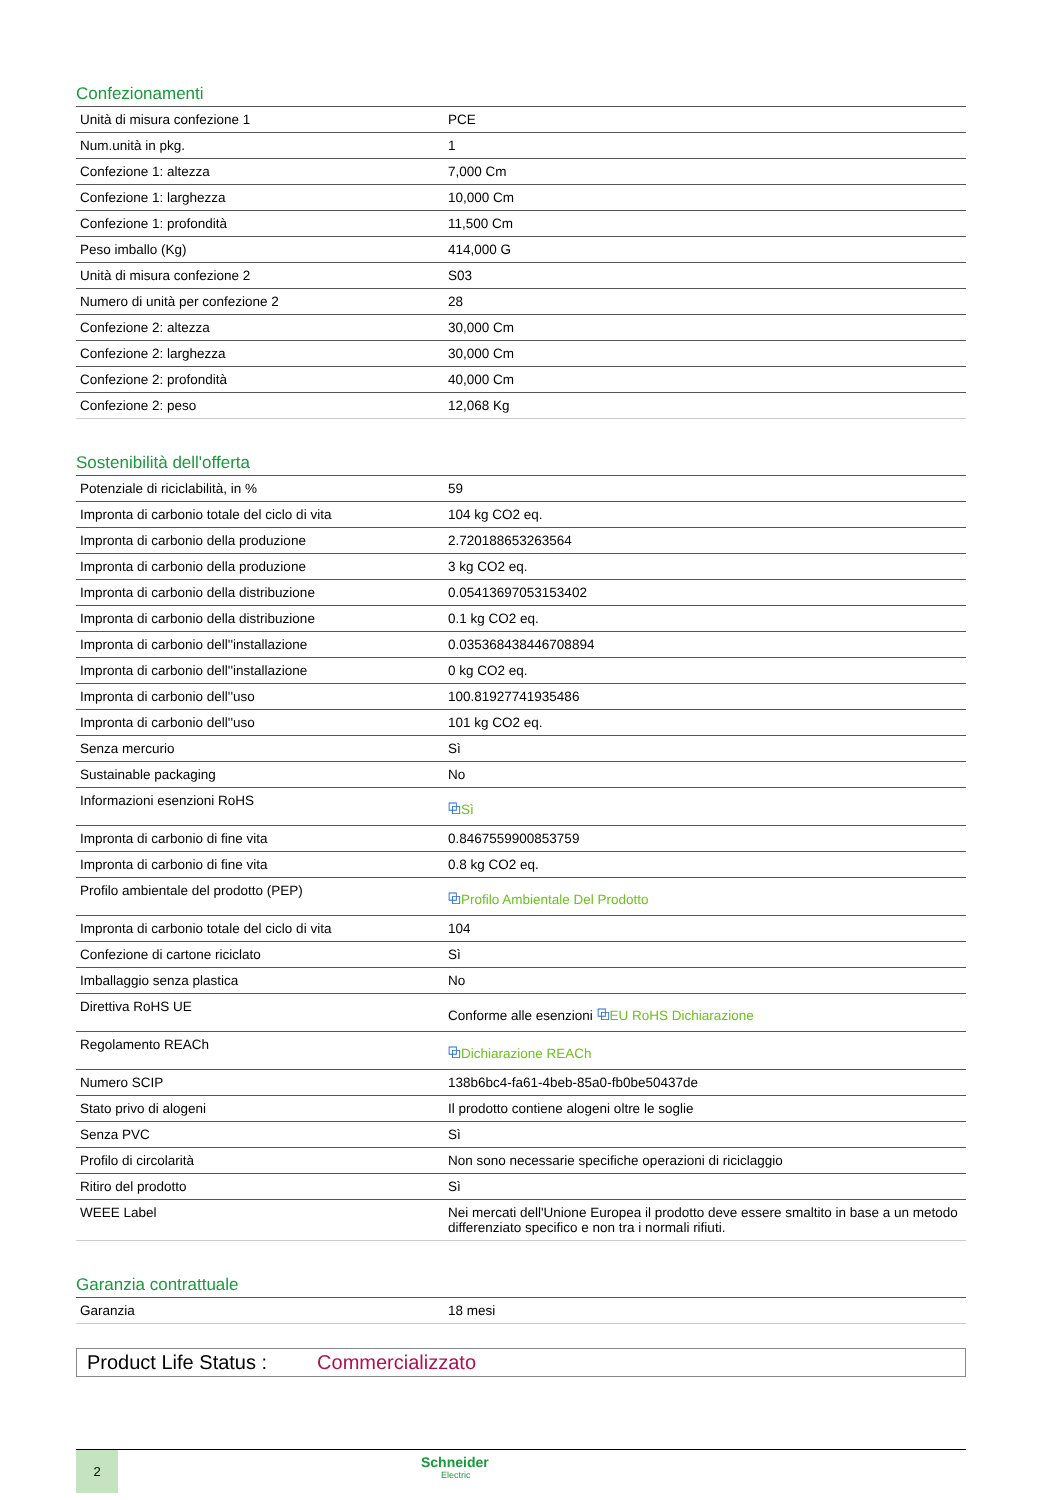Confezionamenti
| Unità di misura confezione 1 | PCE |
| Num.unità in pkg. | 1 |
| Confezione 1: altezza | 7,000 Cm |
| Confezione 1: larghezza | 10,000 Cm |
| Confezione 1: profondità | 11,500 Cm |
| Peso imballo (Kg) | 414,000 G |
| Unità di misura confezione 2 | S03 |
| Numero di unità per confezione 2 | 28 |
| Confezione 2: altezza | 30,000 Cm |
| Confezione 2: larghezza | 30,000 Cm |
| Confezione 2: profondità | 40,000 Cm |
| Confezione 2: peso | 12,068 Kg |
Sostenibilità dell'offerta
| Potenziale di riciclabilità, in % | 59 |
| Impronta di carbonio totale del ciclo di vita | 104 kg CO2 eq. |
| Impronta di carbonio della produzione | 2.720188653263564 |
| Impronta di carbonio della produzione | 3 kg CO2 eq. |
| Impronta di carbonio della distribuzione | 0.05413697053153402 |
| Impronta di carbonio della distribuzione | 0.1 kg CO2 eq. |
| Impronta di carbonio dell''installazione | 0.035368438446708894 |
| Impronta di carbonio dell''installazione | 0 kg CO2 eq. |
| Impronta di carbonio dell''uso | 100.81927741935486 |
| Impronta di carbonio dell''uso | 101 kg CO2 eq. |
| Senza mercurio | Sì |
| Sustainable packaging | No |
| Informazioni esenzioni RoHS | ⧉ Sì |
| Impronta di carbonio di fine vita | 0.8467559900853759 |
| Impronta di carbonio di fine vita | 0.8 kg CO2 eq. |
| Profilo ambientale del prodotto (PEP) | ⧉ Profilo Ambientale Del Prodotto |
| Impronta di carbonio totale del ciclo di vita | 104 |
| Confezione di cartone riciclato | Sì |
| Imballaggio senza plastica | No |
| Direttiva RoHS UE | Conforme alle esenzioni ⧉ EU RoHS Dichiarazione |
| Regolamento REACh | ⧉ Dichiarazione REACh |
| Numero SCIP | 138b6bc4-fa61-4beb-85a0-fb0be50437de |
| Stato privo di alogeni | Il prodotto contiene alogeni oltre le soglie |
| Senza PVC | Sì |
| Profilo di circolarità | Non sono necessarie specifiche operazioni di riciclaggio |
| Ritiro del prodotto | Sì |
| WEEE Label | Nei mercati dell'Unione Europea il prodotto deve essere smaltito in base a un metodo differenziato specifico e non tra i normali rifiuti. |
Garanzia contrattuale
| Garanzia | 18 mesi |
Product Life Status : Commercializzato
2 Schneider
Electric